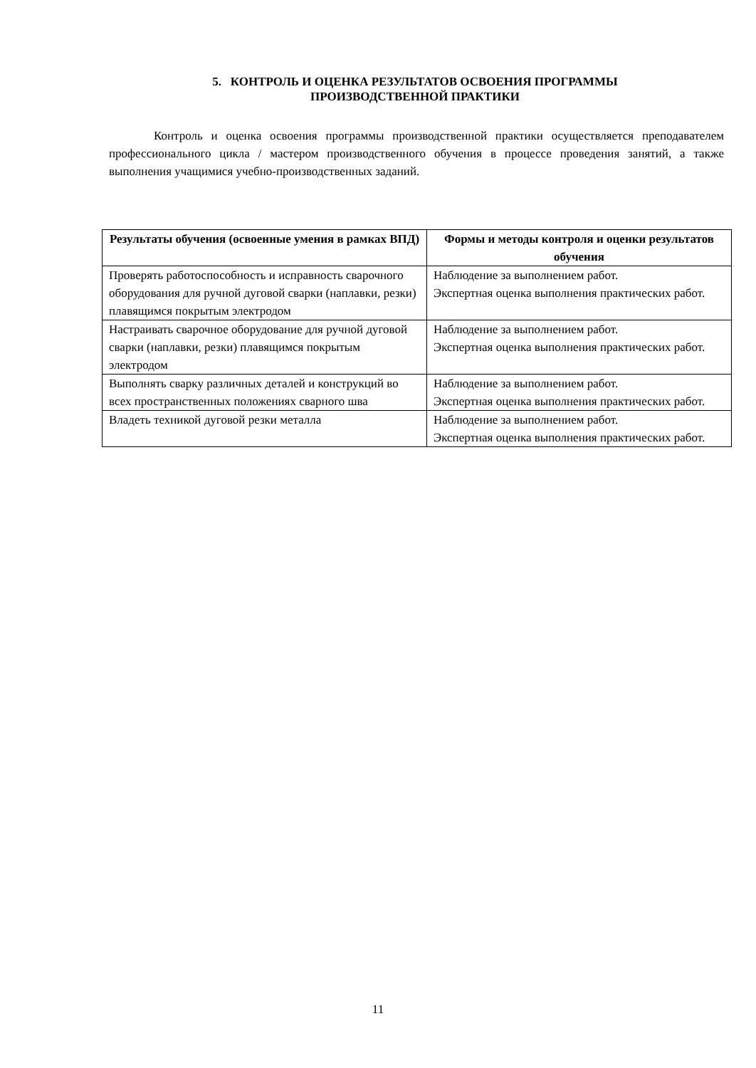5. КОНТРОЛЬ И ОЦЕНКА РЕЗУЛЬТАТОВ ОСВОЕНИЯ ПРОГРАММЫ
ПРОИЗВОДСТВЕННОЙ ПРАКТИКИ
Контроль и оценка освоения программы производственной практики осуществляется преподавателем профессионального цикла / мастером производственного обучения в процессе проведения занятий, а также выполнения учащимися учебно-производственных заданий.
| Результаты обучения (освоенные умения в рамках ВПД) | Формы и методы контроля и оценки результатов обучения |
| --- | --- |
| Проверять работоспособность и исправность сварочного оборудования для ручной дуговой сварки (наплавки, резки) плавящимся покрытым электродом | Наблюдение за выполнением работ. Экспертная оценка выполнения практических работ. |
| Настраивать сварочное оборудование для ручной дуговой сварки (наплавки, резки) плавящимся покрытым электродом | Наблюдение за выполнением работ. Экспертная оценка выполнения практических работ. |
| Выполнять сварку различных деталей и конструкций во всех пространственных положениях сварного шва | Наблюдение за выполнением работ. Экспертная оценка выполнения практических работ. |
| Владеть техникой дуговой резки металла | Наблюдение за выполнением работ. Экспертная оценка выполнения практических работ. |
11